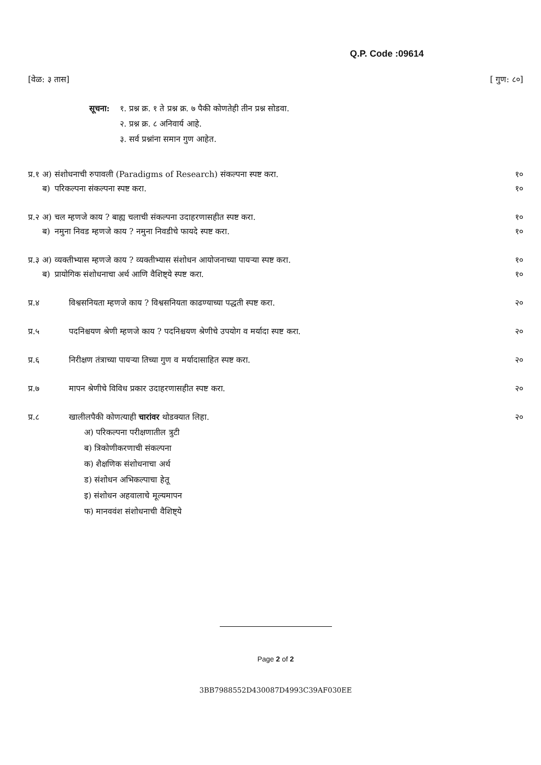Q.P. Code :09614
[वेळ: ३ तास] [ गुण: ८०]
सूचना: १. प्रश्न क्र. १ ते प्रश्न क्र. ७ पैकी कोणतेही तीन प्रश्न सोडवा.
२. प्रश्न क्र. ८ अनिवार्य आहे.
३. सर्व प्रश्नांना समान गुण आहेत.
प्र.१ अ) संशोधनाची रुपावली (Paradigms of Research) संकल्पना स्पष्ट करा. १०
ब) परिकल्पना संकल्पना स्पष्ट करा. १०
प्र.२ अ) चल म्हणजे काय ? बाह्य चलाची संकल्पना उदाहरणासहीत स्पष्ट करा. १०
ब) नमुना निवड म्हणजे काय ? नमुना निवडीचे फायदे स्पष्ट करा. १०
प्र.३ अ) व्यक्तीभ्यास म्हणजे काय ? व्यक्तीभ्यास संशोधन आयोजनाच्या पायऱ्या स्पष्ट करा. १०
ब) प्रायोगिक संशोधनाचा अर्थ आणि वैशिष्ट्ये स्पष्ट करा. १०
प्र.४ विश्वसनियता म्हणजे काय ? विश्वसनियता काढण्याच्या पद्धती स्पष्ट करा. २०
प्र.५ पदनिश्चयण श्रेणी म्हणजे काय ? पदनिश्चयण श्रेणीचे उपयोग व मर्यादा स्पष्ट करा. २०
प्र.६ निरीक्षण तंत्राच्या पायऱ्या तिच्या गुण व मर्यादासाहित स्पष्ट करा. २०
प्र.७ मापन श्रेणीचे विविध प्रकार उदाहरणासहीत स्पष्ट करा. २०
प्र.८ खालीलपैकी कोणत्याही चारांवर थोडक्यात लिहा. २०
अ) परिकल्पना परीक्षणातील त्रुटी
ब) त्रिकोणीकरणाची संकल्पना
क) शैक्षणिक संशोधनाचा अर्थ
ड) संशोधन अभिकल्पाचा हेतू
इ) संशोधन अहवालाचे मूल्यमापन
फ) मानववंश संशोधनाची वैशिष्ट्ये
Page 2 of 2
3BB7988552D430087D4993C39AF030EE